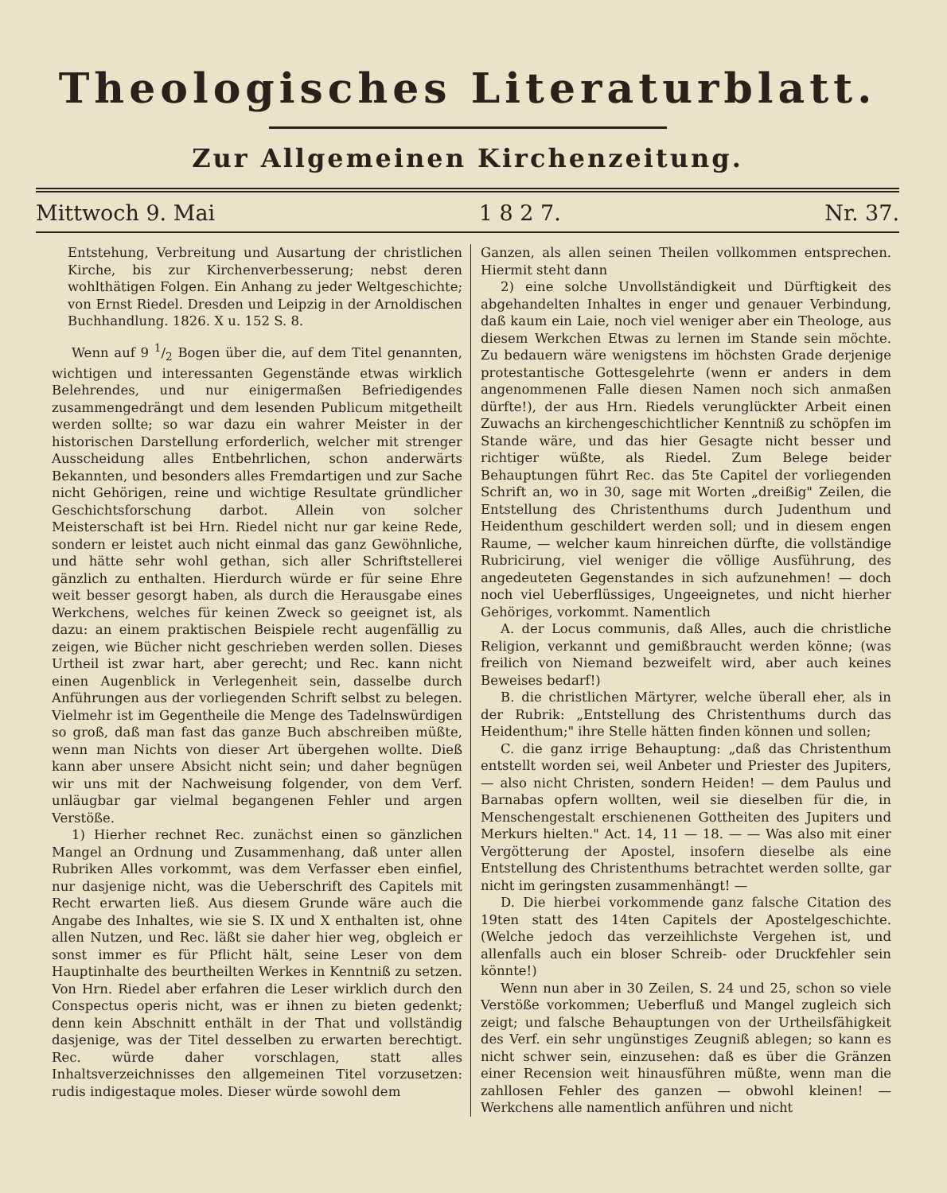Theologisches Literaturblatt.
Zur Allgemeinen Kirchenzeitung.
Mittwoch 9. Mai 1 8 2 7. Nr. 37.
Entstehung, Verbreitung und Ausartung der christlichen Kirche, bis zur Kirchenverbesserung; nebst deren wohlthätigen Folgen. Ein Anhang zu jeder Weltgeschichte; von Ernst Riedel. Dresden und Leipzig in der Arnoldischen Buchhandlung. 1826. X u. 152 S. 8.
Wenn auf 9 1/2 Bogen über die, auf dem Titel genannten, wichtigen und interessanten Gegenstände etwas wirklich Belehrendes, und nur einigermaßen Befriedigendes zusammengedrängt und dem lesenden Publicum mitgetheilt werden sollte; so war dazu ein wahrer Meister in der historischen Darstellung erforderlich, welcher mit strenger Ausscheidung alles Entbehrlichen, schon anderwärts Bekannten, und besonders alles Fremdartigen und zur Sache nicht Gehörigen, reine und wichtige Resultate gründlicher Geschichtsforschung darbot. Allein von solcher Meisterschaft ist bei Hrn. Riedel nicht nur gar keine Rede, sondern er leistet auch nicht einmal das ganz Gewöhnliche, und hätte sehr wohl gethan, sich aller Schriftstellerei gänzlich zu enthalten. Hierdurch würde er für seine Ehre weit besser gesorgt haben, als durch die Herausgabe eines Werkchens, welches für keinen Zweck so geeignet ist, als dazu: an einem praktischen Beispiele recht augenfällig zu zeigen, wie Bücher nicht geschrieben werden sollen. Dieses Urtheil ist zwar hart, aber gerecht; und Rec. kann nicht einen Augenblick in Verlegenheit sein, dasselbe durch Anführungen aus der vorliegenden Schrift selbst zu belegen. Vielmehr ist im Gegentheile die Menge des Tadelnswürdigen so groß, daß man fast das ganze Buch abschreiben müßte, wenn man Nichts von dieser Art übergehen wollte. Dieß kann aber unsere Absicht nicht sein; und daher begnügen wir uns mit der Nachweisung folgender, von dem Verf. unläugbar gar vielmal begangenen Fehler und argen Verstöße.
1) Hierher rechnet Rec. zunächst einen so gänzlichen Mangel an Ordnung und Zusammenhang, daß unter allen Rubriken Alles vorkommt, was dem Verfasser eben einfiel, nur dasjenige nicht, was die Ueberschrift des Capitels mit Recht erwarten ließ. Aus diesem Grunde wäre auch die Angabe des Inhaltes, wie sie S. IX und X enthalten ist, ohne allen Nutzen, und Rec. läßt sie daher hier weg, obgleich er sonst immer es für Pflicht hält, seine Leser von dem Hauptinhalte des beurtheilten Werkes in Kenntniß zu setzen. Von Hrn. Riedel aber erfahren die Leser wirklich durch den Conspectus operis nicht, was er ihnen zu bieten gedenkt; denn kein Abschnitt enthält in der That und vollständig dasjenige, was der Titel desselben zu erwarten berechtigt. Rec. würde daher vorschlagen, statt alles Inhaltsverzeichnisses den allgemeinen Titel vorzusetzen: rudis indigestaque moles. Dieser würde sowohl dem
Ganzen, als allen seinen Theilen vollkommen entsprechen. Hiermit steht dann
2) eine solche Unvollständigkeit und Dürftigkeit des abgehandelten Inhaltes in enger und genauer Verbindung, daß kaum ein Laie, noch viel weniger aber ein Theologe, aus diesem Werkchen Etwas zu lernen im Stande sein möchte. Zu bedauern wäre wenigstens im höchsten Grade derjenige protestantische Gottesgelehrte (wenn er anders in dem angenommenen Falle diesen Namen noch sich anmaßen dürfte!), der aus Hrn. Riedels verunglückter Arbeit einen Zuwachs an kirchengeschichtlicher Kenntniß zu schöpfen im Stande wäre, und das hier Gesagte nicht besser und richtiger wüßte, als Riedel. Zum Belege beider Behauptungen führt Rec. das 5te Capitel der vorliegenden Schrift an, wo in 30, sage mit Worten „dreißig" Zeilen, die Entstellung des Christenthums durch Judenthum und Heidenthum geschildert werden soll; und in diesem engen Raume, — welcher kaum hinreichen dürfte, die vollständige Rubricirung, viel weniger die völlige Ausführung, des angedeuteten Gegenstandes in sich aufzunehmen! — doch noch viel Ueberflüssiges, Ungeeignetes, und nicht hierher Gehöriges, vorkommt. Namentlich
A. der Locus communis, daß Alles, auch die christliche Religion, verkannt und gemißbraucht werden könne; (was freilich von Niemand bezweifelt wird, aber auch keines Beweises bedarf!)
B. die christlichen Märtyrer, welche überall eher, als in der Rubrik: „Entstellung des Christenthums durch das Heidenthum;" ihre Stelle hätten finden können und sollen;
C. die ganz irrige Behauptung: „daß das Christenthum entstellt worden sei, weil Anbeter und Priester des Jupiters, — also nicht Christen, sondern Heiden! — dem Paulus und Barnabas opfern wollten, weil sie dieselben für die, in Menschengestalt erschienenen Gottheiten des Jupiters und Merkurs hielten." Act. 14, 11 — 18. — — Was also mit einer Vergötterung der Apostel, insofern dieselbe als eine Entstellung des Christenthums betrachtet werden sollte, gar nicht im geringsten zusammenhängt! —
D. Die hierbei vorkommende ganz falsche Citation des 19ten statt des 14ten Capitels der Apostelgeschichte. (Welche jedoch das verzeihlichste Vergehen ist, und allenfalls auch ein bloser Schreib- oder Druckfehler sein könnte!)
Wenn nun aber in 30 Zeilen, S. 24 und 25, schon so viele Verstöße vorkommen; Ueberfluß und Mangel zugleich sich zeigt; und falsche Behauptungen von der Urtheilsfähigkeit des Verf. ein sehr ungünstiges Zeugniß ablegen; so kann es nicht schwer sein, einzusehen: daß es über die Gränzen einer Recension weit hinausführen müßte, wenn man die zahllosen Fehler des ganzen — obwohl kleinen! — Werkchens alle namentlich anführen und nicht